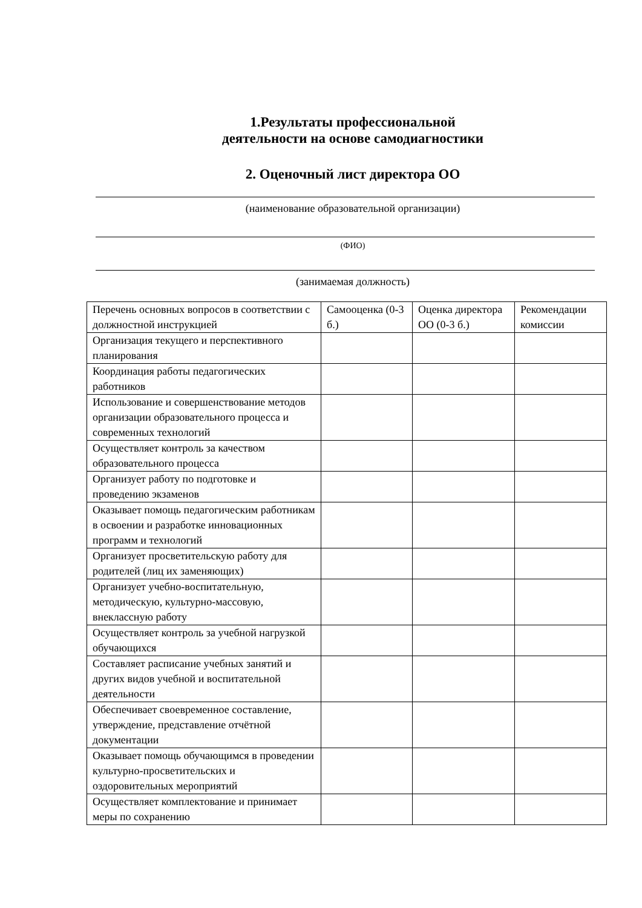1.Результаты профессиональной
деятельности на основе самодиагностики
2. Оценочный лист директора ОО
(наименование образовательной организации)
(ФИО)
(занимаемая должность)
| Перечень основных вопросов в соответствии с должностной инструкцией | Самооценка (0-3 б.) | Оценка директора ОО (0-3 б.) | Рекомендации комиссии |
| Организация текущего и перспективного планирования | | | |
| Координация работы педагогических работников | | | |
| Использование и совершенствование методов организации образовательного процесса и современных технологий | | | |
| Осуществляет контроль за качеством образовательного процесса | | | |
| Организует работу по подготовке и проведению экзаменов | | | |
| Оказывает помощь педагогическим работникам в освоении и разработке инновационных программ и технологий | | | |
| Организует просветительскую работу для родителей (лиц их заменяющих) | | | |
| Организует учебно-воспитательную, методическую, культурно-массовую, внеклассную работу | | | |
| Осуществляет контроль за учебной нагрузкой обучающихся | | | |
| Составляет расписание учебных занятий и других видов учебной и воспитательной деятельности | | | |
| Обеспечивает своевременное составление, утверждение, представление отчётной документации | | | |
| Оказывает помощь обучающимся в проведении культурно-просветительских и оздоровительных мероприятий | | | |
| Осуществляет комплектование и принимает меры по сохранению | | | |